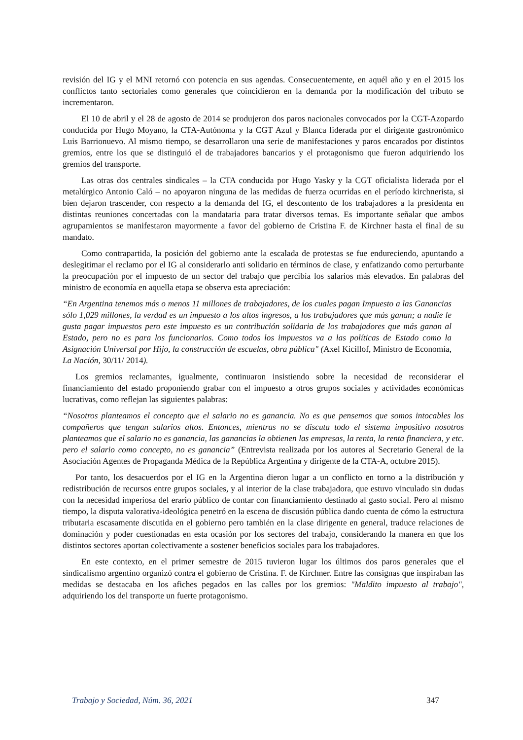revisión del IG y el MNI retornó con potencia en sus agendas. Consecuentemente, en aquél año y en el 2015 los conflictos tanto sectoriales como generales que coincidieron en la demanda por la modificación del tributo se incrementaron.
El 10 de abril y el 28 de agosto de 2014 se produjeron dos paros nacionales convocados por la CGT-Azopardo conducida por Hugo Moyano, la CTA-Autónoma y la CGT Azul y Blanca liderada por el dirigente gastronómico Luis Barrionuevo. Al mismo tiempo, se desarrollaron una serie de manifestaciones y paros encarados por distintos gremios, entre los que se distinguió el de trabajadores bancarios y el protagonismo que fueron adquiriendo los gremios del transporte.
Las otras dos centrales sindicales – la CTA conducida por Hugo Yasky y la CGT oficialista liderada por el metalúrgico Antonio Caló – no apoyaron ninguna de las medidas de fuerza ocurridas en el período kirchnerista, si bien dejaron trascender, con respecto a la demanda del IG, el descontento de los trabajadores a la presidenta en distintas reuniones concertadas con la mandataria para tratar diversos temas. Es importante señalar que ambos agrupamientos se manifestaron mayormente a favor del gobierno de Cristina F. de Kirchner hasta el final de su mandato.
Como contrapartida, la posición del gobierno ante la escalada de protestas se fue endureciendo, apuntando a deslegitimar el reclamo por el IG al considerarlo anti solidario en términos de clase, y enfatizando como perturbante la preocupación por el impuesto de un sector del trabajo que percibía los salarios más elevados. En palabras del ministro de economía en aquella etapa se observa esta apreciación:
“En Argentina tenemos más o menos 11 millones de trabajadores, de los cuales pagan Impuesto a las Ganancias sólo 1,029 millones, la verdad es un impuesto a los altos ingresos, a los trabajadores que más ganan; a nadie le gusta pagar impuestos pero este impuesto es un contribución solidaria de los trabajadores que más ganan al Estado, pero no es para los funcionarios. Como todos los impuestos va a las políticas de Estado como la Asignación Universal por Hijo, la construcción de escuelas, obra pública" (Axel Kicillof, Ministro de Economía, La Nación, 30/11/ 2014).
Los gremios reclamantes, igualmente, continuaron insistiendo sobre la necesidad de reconsiderar el financiamiento del estado proponiendo grabar con el impuesto a otros grupos sociales y actividades económicas lucrativas, como reflejan las siguientes palabras:
“Nosotros planteamos el concepto que el salario no es ganancia. No es que pensemos que somos intocables los compañeros que tengan salarios altos. Entonces, mientras no se discuta todo el sistema impositivo nosotros planteamos que el salario no es ganancia, las ganancias la obtienen las empresas, la renta, la renta financiera, y etc. pero el salario como concepto, no es ganancia” (Entrevista realizada por los autores al Secretario General de la Asociación Agentes de Propaganda Médica de la República Argentina y dirigente de la CTA-A, octubre 2015).
Por tanto, los desacuerdos por el IG en la Argentina dieron lugar a un conflicto en torno a la distribución y redistribución de recursos entre grupos sociales, y al interior de la clase trabajadora, que estuvo vinculado sin dudas con la necesidad imperiosa del erario público de contar con financiamiento destinado al gasto social. Pero al mismo tiempo, la disputa valorativa-ideológica penetró en la escena de discusión pública dando cuenta de cómo la estructura tributaria escasamente discutida en el gobierno pero también en la clase dirigente en general, traduce relaciones de dominación y poder cuestionadas en esta ocasión por los sectores del trabajo, considerando la manera en que los distintos sectores aportan colectivamente a sostener beneficios sociales para los trabajadores.
En este contexto, en el primer semestre de 2015 tuvieron lugar los últimos dos paros generales que el sindicalismo argentino organizó contra el gobierno de Cristina. F. de Kirchner. Entre las consignas que inspiraban las medidas se destacaba en los afiches pegados en las calles por los gremios: "Maldito impuesto al trabajo", adquiriendo los del transporte un fuerte protagonismo.
Trabajo y Sociedad, Núm. 36, 2021 347